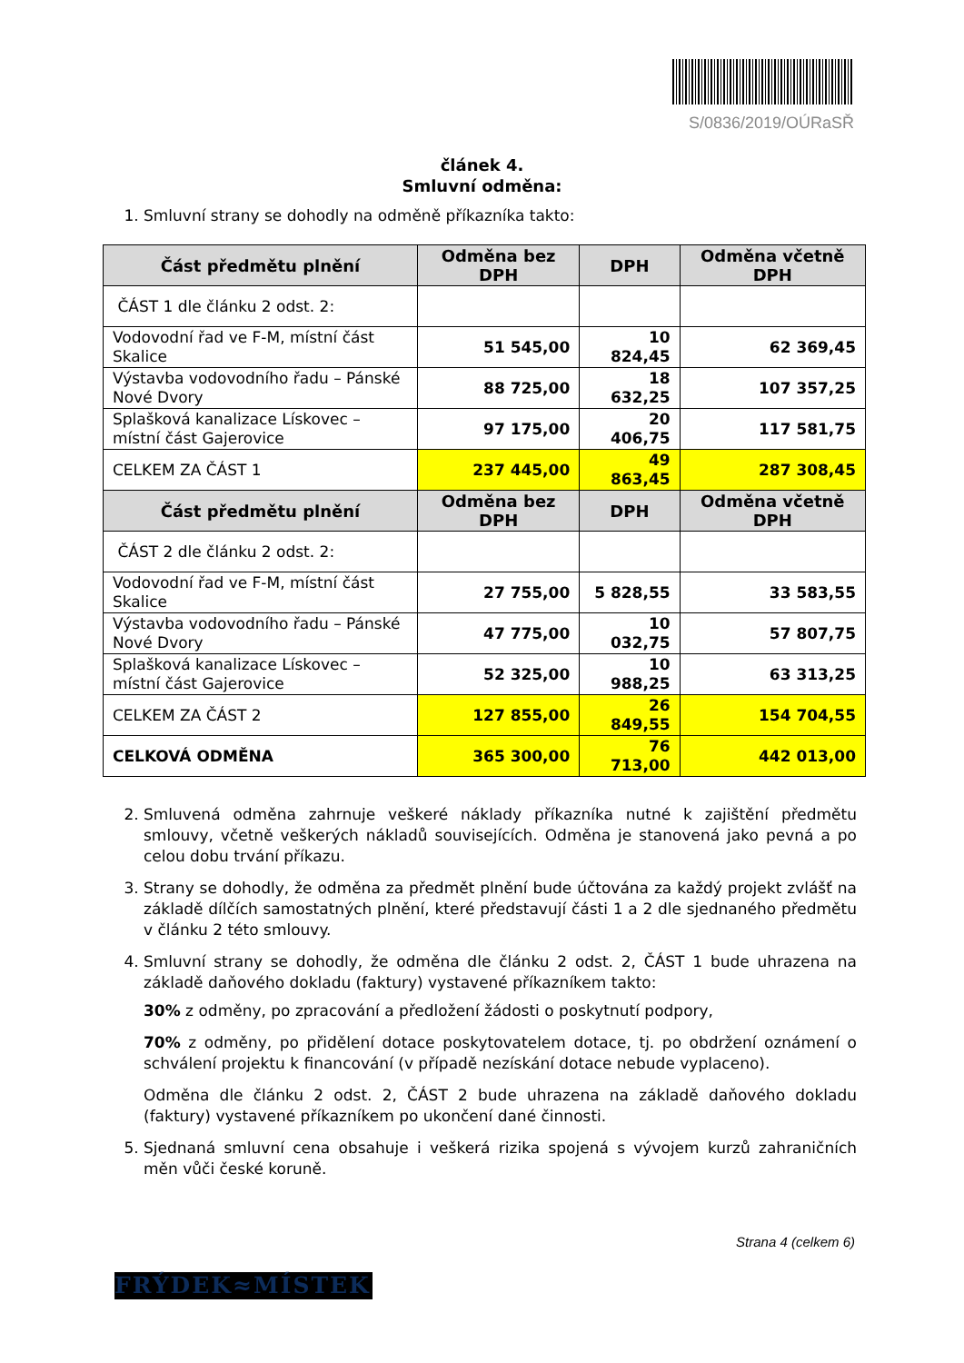S/0836/2019/OÚRaSŘ
článek 4.
Smluvní odměna:
1. Smluvní strany se dohodly na odměně příkazníka takto:
| Část předmětu plnění | Odměna bez DPH | DPH | Odměna včetně DPH |
| --- | --- | --- | --- |
| ČÁST 1 dle článku 2 odst. 2: | | | |
| Vodovodní řad ve F-M, místní část Skalice | 51 545,00 | 10 824,45 | 62 369,45 |
| Výstavba vodovodního řadu – Pánské Nové Dvory | 88 725,00 | 18 632,25 | 107 357,25 |
| Splašková kanalizace Lískovec – místní část Gajerovice | 97 175,00 | 20 406,75 | 117 581,75 |
| CELKEM ZA ČÁST 1 | 237 445,00 | 49 863,45 | 287 308,45 |
| Část předmětu plnění | Odměna bez DPH | DPH | Odměna včetně DPH |
| ČÁST 2 dle článku 2 odst. 2: | | | |
| Vodovodní řad ve F-M, místní část Skalice | 27 755,00 | 5 828,55 | 33 583,55 |
| Výstavba vodovodního řadu – Pánské Nové Dvory | 47 775,00 | 10 032,75 | 57 807,75 |
| Splašková kanalizace Lískovec – místní část Gajerovice | 52 325,00 | 10 988,25 | 63 313,25 |
| CELKEM ZA ČÁST 2 | 127 855,00 | 26 849,55 | 154 704,55 |
| CELKOVÁ ODMĚNA | 365 300,00 | 76 713,00 | 442 013,00 |
2. Smluvená odměna zahrnuje veškeré náklady příkazníka nutné k zajištění předmětu smlouvy, včetně veškerých nákladů souvisejících. Odměna je stanovená jako pevná a po celou dobu trvání příkazu.
3. Strany se dohodly, že odměna za předmět plnění bude účtována za každý projekt zvlášť na základě dílčích samostatných plnění, které představují části 1 a 2 dle sjednaného předmětu v článku 2 této smlouvy.
4. Smluvní strany se dohodly, že odměna dle článku 2 odst. 2, ČÁST 1 bude uhrazena na základě daňového dokladu (faktury) vystavené příkazníkem takto:
30% z odměny, po zpracování a předložení žádosti o poskytnutí podpory,
70% z odměny, po přidělení dotace poskytovatelem dotace, tj. po obdržení oznámení o schválení projektu k financování (v případě nezískání dotace nebude vyplaceno).
Odměna dle článku 2 odst. 2, ČÁST 2 bude uhrazena na základě daňového dokladu (faktury) vystavené příkazníkem po ukončení dané činnosti.
5. Sjednaná smluvní cena obsahuje i veškerá rizika spojená s vývojem kurzů zahraničních měn vůči české koruně.
Strana 4 (celkem 6)
FRÝDEK≈MÍSTEK